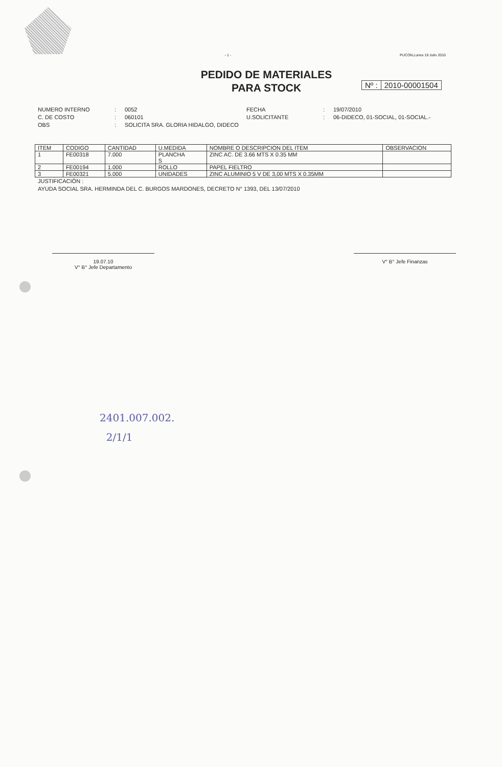- 1 - PUCON,Lunes 19 Julio 2010
PEDIDO DE MATERIALES
PARA STOCK
Nº : 2010-00001504
NUMERO INTERNO
:
0052
FECHA
:
19/07/2010
C. DE COSTO
:
060101
U.SOLICITANTE
:
06-DIDECO, 01-SOCIAL, 01-SOCIAL.-
OBS
:
SOLICITA SRA. GLORIA HIDALGO, DIDECO
| ITEM | CODIGO | CANTIDAD | U.MEDIDA | NOMBRE O DESCRIPCION DEL ITEM | OBSERVACION |
| --- | --- | --- | --- | --- | --- |
| 1 | FE00318 | 7.000 | PLANCHA S | ZINC AC. DE 3.66 MTS X 0.35 MM | |
| 2 | FE00194 | 1.000 | ROLLO | PAPEL FIELTRO | |
| 3 | FE00321 | 5.000 | UNIDADES | ZINC ALUMINIO 5 V DE 3,00 MTS X 0.35MM | |
JUSTIFICACIÓN :
AYUDA SOCIAL SRA. HERMINDA DEL C. BURGOS MARDONES, DECRETO N° 1393, DEL 13/07/2010
19.07.10
V° B° Jefe Departamento
V° B° Jefe Finanzas
2401.007.002.
2/1/1